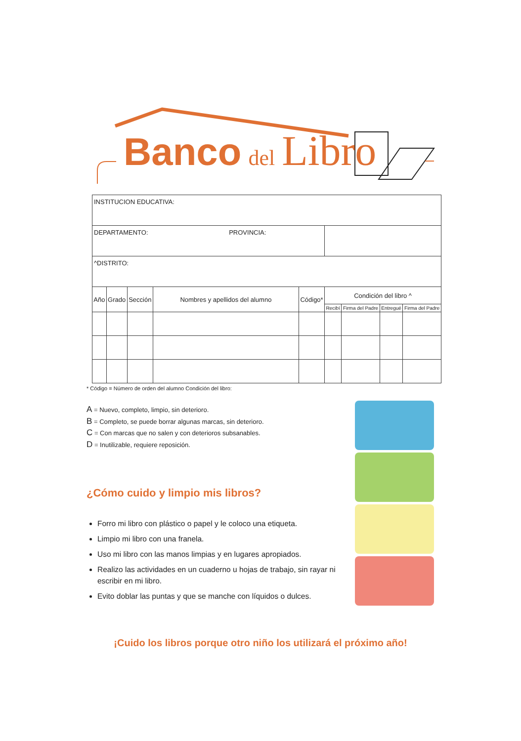Banco del Libro
| INSTITUCION EDUCATIVA: | | | | | | | | |
| DEPARTAMENTO: PROVINCIA: | | | | | | | | |
| ^DISTRITO: | | | | | | | | |
| Año | Grado | Sección | Nombres y apellidos del alumno | Código* | Condición del libro ^ | | | |
| | | | | | Recibí | Firma del Padre | Entregué | Firma del Padre |
* Código = Número de orden del alumno Condición del libro:
A = Nuevo, completo, limpio, sin deterioro.
B = Completo, se puede borrar algunas marcas, sin deterioro.
C = Con marcas que no salen y con deterioros subsanables.
D = Inutilizable, requiere reposición.
¿Cómo cuido y limpio mis libros?
Forro mi libro con plástico o papel y le coloco una etiqueta.
Limpio mi libro con una franela.
Uso mi libro con las manos limpias y en lugares apropiados.
Realizo las actividades en un cuaderno u hojas de trabajo, sin rayar ni escribir en mi libro.
Evito doblar las puntas y que se manche con líquidos o dulces.
¡Cuido los libros porque otro niño los utilizará el próximo año!